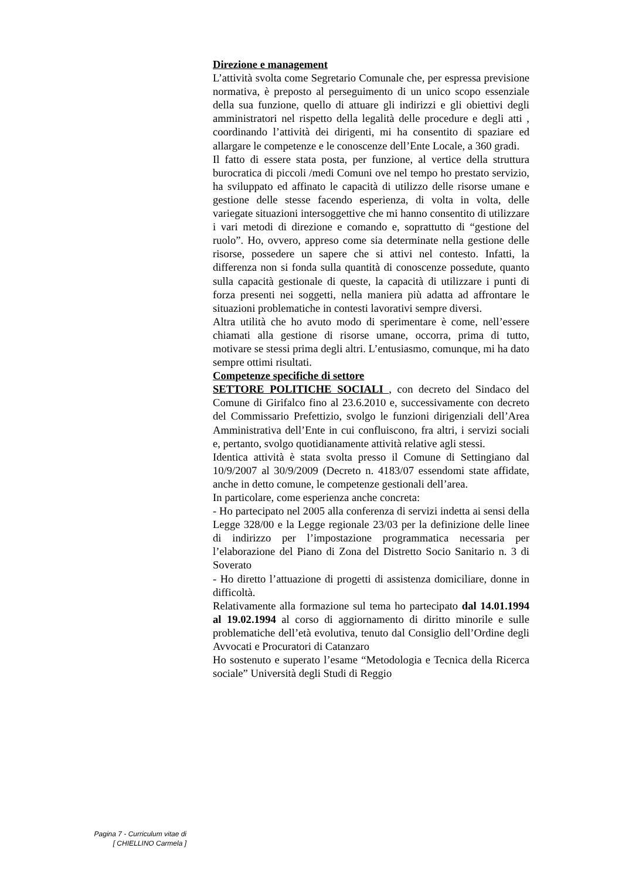Direzione e management
L’attività svolta come Segretario Comunale che, per espressa previsione normativa, è preposto al perseguimento di un unico scopo essenziale della sua funzione, quello di attuare gli indirizzi e gli obiettivi degli amministratori nel rispetto della legalità delle procedure e degli atti , coordinando l’attività dei dirigenti, mi ha consentito di spaziare ed allargare le competenze e le conoscenze dell’Ente Locale, a 360 gradi.
Il fatto di essere stata posta, per funzione, al vertice della struttura burocratica di piccoli /medi Comuni ove nel tempo ho prestato servizio, ha sviluppato ed affinato le capacità di utilizzo delle risorse umane e gestione delle stesse facendo esperienza, di volta in volta, delle variegate situazioni intersoggettive che mi hanno consentito di utilizzare i vari metodi di direzione e comando e, soprattutto di “gestione del ruolo”. Ho, ovvero, appreso come sia determinate nella gestione delle risorse, possedere un sapere che si attivi nel contesto. Infatti, la differenza non si fonda sulla quantità di conoscenze possedute, quanto sulla capacità gestionale di queste, la capacità di utilizzare i punti di forza presenti nei soggetti, nella maniera più adatta ad affrontare le situazioni problematiche in contesti lavorativi sempre diversi.
Altra utilità che ho avuto modo di sperimentare è come, nell’essere chiamati alla gestione di risorse umane, occorra, prima di tutto, motivare se stessi prima degli altri. L’entusiasmo, comunque, mi ha dato sempre ottimi risultati.
Competenze specifiche di settore
SETTORE POLITICHE SOCIALI , con decreto del Sindaco del Comune di Girifalco fino al 23.6.2010 e, successivamente con decreto del Commissario Prefettizio, svolgo le funzioni dirigenziali dell’Area Amministrativa dell’Ente in cui confluiscono, fra altri, i servizi sociali e, pertanto, svolgo quotidianamente attività relative agli stessi.
Identica attività è stata svolta presso il Comune di Settingiano dal 10/9/2007 al 30/9/2009 (Decreto n. 4183/07 essendomi state affidate, anche in detto comune, le competenze gestionali dell’area.
In particolare, come esperienza anche concreta:
- Ho partecipato nel 2005 alla conferenza di servizi indetta ai sensi della Legge 328/00 e la Legge regionale 23/03 per la definizione delle linee di indirizzo per l’impostazione programmatica necessaria per l’elaborazione del Piano di Zona del Distretto Socio Sanitario n. 3 di Soverato
- Ho diretto l’attuazione di progetti di assistenza domiciliare, donne in difficoltà.
Relativamente alla formazione sul tema ho partecipato dal 14.01.1994 al 19.02.1994 al corso di aggiornamento di diritto minorile e sulle problematiche dell’età evolutiva, tenuto dal Consiglio dell’Ordine degli Avvocati e Procuratori di Catanzaro
Ho sostenuto e superato l’esame “Metodologia e Tecnica della Ricerca sociale” Università degli Studi di Reggio
Pagina 7 - Curriculum vitae di
[ CHIELLINO Carmela ]